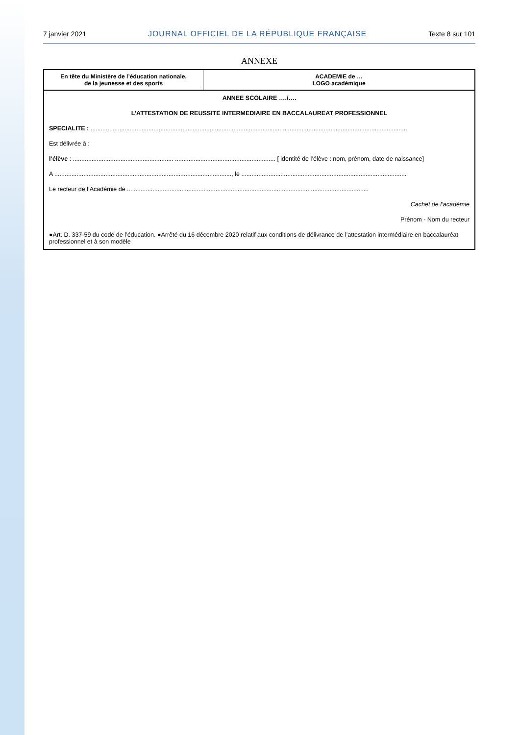7 janvier 2021 JOURNAL OFFICIEL DE LA RÉPUBLIQUE FRANÇAISE Texte 8 sur 101
ANNEXE
| En tête du Ministère de l’éducation nationale, de la jeunesse et des sports | ACADEMIE de … LOGO académique |
ANNEE SCOLAIRE …./….
L’ATTESTATION DE REUSSITE INTERMEDIAIRE EN BACCALAUREAT PROFESSIONNEL
SPECIALITE : ..........................................................................................................................................................................................
Est délivrée à :
l’élève : ........................................................... ........................................................... [ identité de l’élève : nom, prénom, date de naissance]
A ........................................................................................................, le .................................................................................................
Le recteur de l’Académie de ..............................................................................................................................................
Cachet de l’académie
Prénom - Nom du recteur
●Art. D. 337-59 du code de l’éducation. ●Arrêté du 16 décembre 2020 relatif aux conditions de délivrance de l’attestation intermédiaire en baccalauréat professionnel et à son modèle